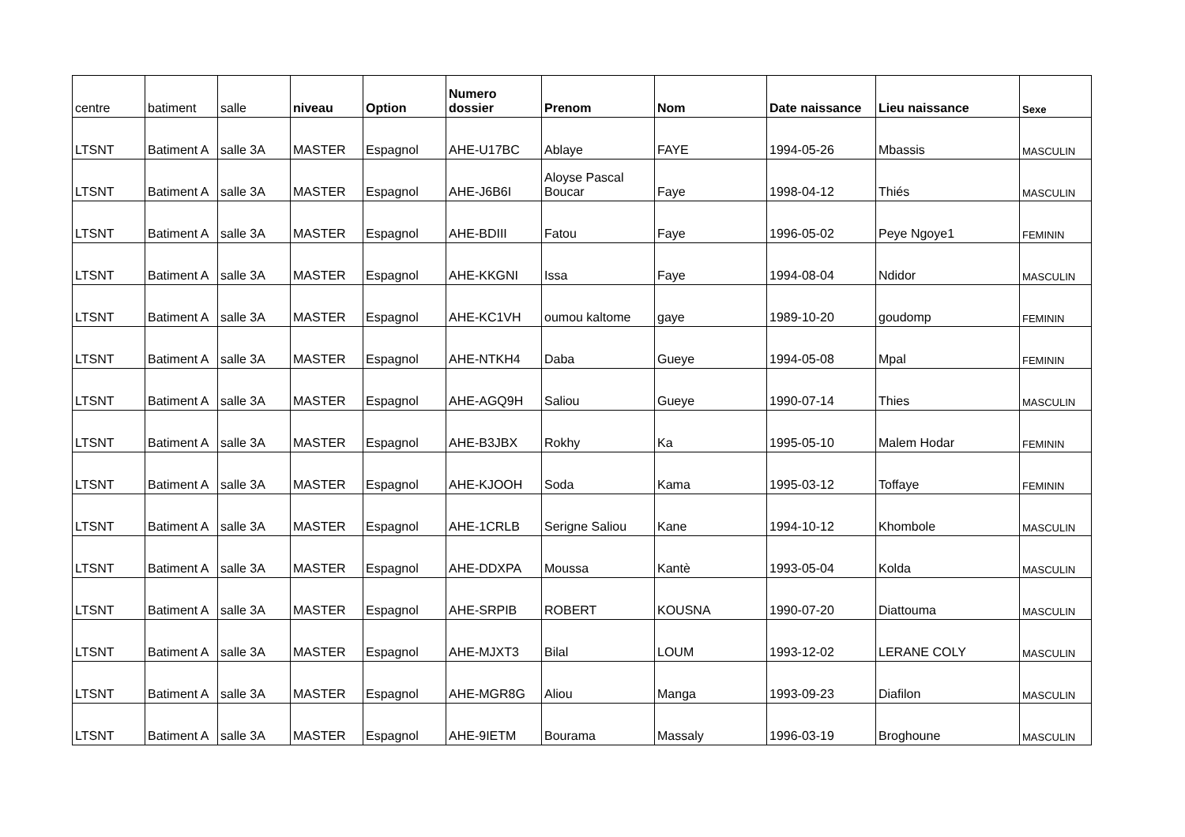| centre | batiment | salle | niveau | Option | Numero dossier | Prenom | Nom | Date naissance | Lieu naissance | Sexe |
| --- | --- | --- | --- | --- | --- | --- | --- | --- | --- | --- |
| LTSNT | Batiment A | salle 3A | MASTER | Espagnol | AHE-U17BC | Ablaye | FAYE | 1994-05-26 | Mbassis | MASCULIN |
| LTSNT | Batiment A | salle 3A | MASTER | Espagnol | AHE-J6B6I | Aloyse Pascal Boucar | Faye | 1998-04-12 | Thiés | MASCULIN |
| LTSNT | Batiment A | salle 3A | MASTER | Espagnol | AHE-BDIII | Fatou | Faye | 1996-05-02 | Peye Ngoye1 | FEMININ |
| LTSNT | Batiment A | salle 3A | MASTER | Espagnol | AHE-KKGNI | Issa | Faye | 1994-08-04 | Ndidor | MASCULIN |
| LTSNT | Batiment A | salle 3A | MASTER | Espagnol | AHE-KC1VH | oumou kaltome | gaye | 1989-10-20 | goudomp | FEMININ |
| LTSNT | Batiment A | salle 3A | MASTER | Espagnol | AHE-NTKH4 | Daba | Gueye | 1994-05-08 | Mpal | FEMININ |
| LTSNT | Batiment A | salle 3A | MASTER | Espagnol | AHE-AGQ9H | Saliou | Gueye | 1990-07-14 | Thies | MASCULIN |
| LTSNT | Batiment A | salle 3A | MASTER | Espagnol | AHE-B3JBX | Rokhy | Ka | 1995-05-10 | Malem Hodar | FEMININ |
| LTSNT | Batiment A | salle 3A | MASTER | Espagnol | AHE-KJOOH | Soda | Kama | 1995-03-12 | Toffaye | FEMININ |
| LTSNT | Batiment A | salle 3A | MASTER | Espagnol | AHE-1CRLB | Serigne Saliou | Kane | 1994-10-12 | Khombole | MASCULIN |
| LTSNT | Batiment A | salle 3A | MASTER | Espagnol | AHE-DDXPA | Moussa | Kantè | 1993-05-04 | Kolda | MASCULIN |
| LTSNT | Batiment A | salle 3A | MASTER | Espagnol | AHE-SRPIB | ROBERT | KOUSNA | 1990-07-20 | Diattouma | MASCULIN |
| LTSNT | Batiment A | salle 3A | MASTER | Espagnol | AHE-MJXT3 | Bilal | LOUM | 1993-12-02 | LERANE COLY | MASCULIN |
| LTSNT | Batiment A | salle 3A | MASTER | Espagnol | AHE-MGR8G | Aliou | Manga | 1993-09-23 | Diafilon | MASCULIN |
| LTSNT | Batiment A | salle 3A | MASTER | Espagnol | AHE-9IETM | Bourama | Massaly | 1996-03-19 | Broghoune | MASCULIN |